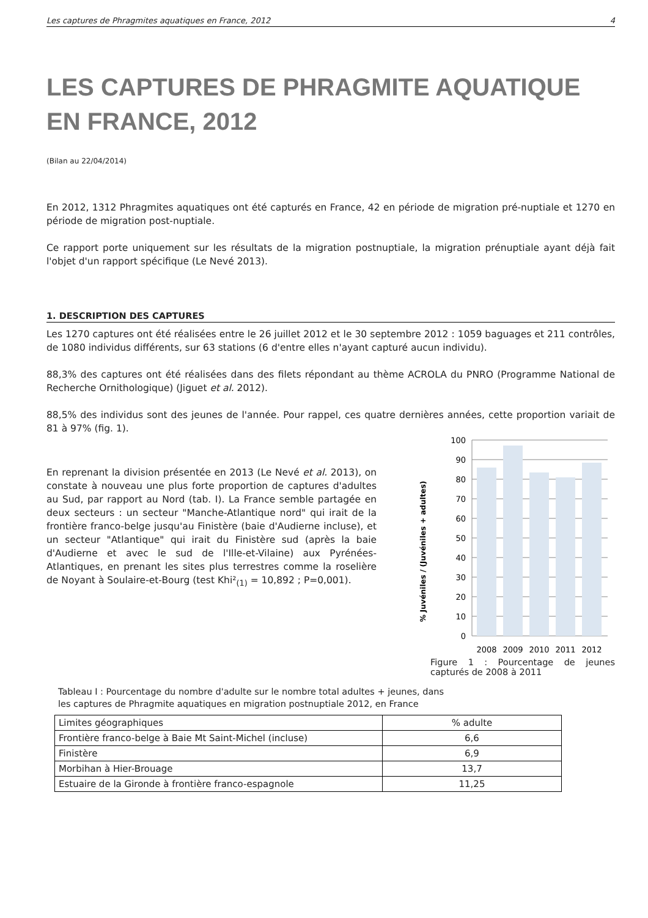Les captures de Phragmites aquatiques en France, 2012 4
LES CAPTURES DE PHRAGMITE AQUATIQUE EN FRANCE, 2012
(Bilan au 22/04/2014)
En 2012, 1312 Phragmites aquatiques ont été capturés en France, 42 en période de migration pré-nuptiale et 1270 en période de migration post-nuptiale.
Ce rapport porte uniquement sur les résultats de la migration postnuptiale, la migration prénuptiale ayant déjà fait l'objet d'un rapport spécifique (Le Nevé 2013).
1. DESCRIPTION DES CAPTURES
Les 1270 captures ont été réalisées entre le 26 juillet 2012 et le 30 septembre 2012 : 1059 baguages et 211 contrôles, de 1080 individus différents, sur 63 stations (6 d'entre elles n'ayant capturé aucun individu).
88,3% des captures ont été réalisées dans des filets répondant au thème ACROLA du PNRO (Programme National de Recherche Ornithologique) (Jiguet et al. 2012).
88,5% des individus sont des jeunes de l'année. Pour rappel, ces quatre dernières années, cette proportion variait de 81 à 97% (fig. 1).
En reprenant la division présentée en 2013 (Le Nevé et al. 2013), on constate à nouveau une plus forte proportion de captures d'adultes au Sud, par rapport au Nord (tab. I). La France semble partagée en deux secteurs : un secteur "Manche-Atlantique nord" qui irait de la frontière franco-belge jusqu'au Finistère (baie d'Audierne incluse), et un secteur "Atlantique" qui irait du Finistère sud (après la baie d'Audierne et avec le sud de l'Ille-et-Vilaine) aux Pyrénées-Atlantiques, en prenant les sites plus terrestres comme la roselière de Noyant à Soulaire-et-Bourg (test Khi²<sub>(1)</sub> = 10,892 ; P=0,001).
% Juvéniles / (Juvéniles + adultes)
100
90
80
70
60
50
40
30
20
10
0
2008
2009
2010
2011
2012
Figure 1 : Pourcentage de jeunes capturés de 2008 à 2011
Tableau I : Pourcentage du nombre d'adulte sur le nombre total adultes + jeunes, dans
les captures de Phragmite aquatiques en migration postnuptiale 2012, en France
| Limites géographiques | % adulte |
| Frontière franco-belge à Baie Mt Saint-Michel (incluse) | 6,6 |
| Finistère | 6,9 |
| Morbihan à Hier-Brouage | 13,7 |
| Estuaire de la Gironde à frontière franco-espagnole | 11,25 |